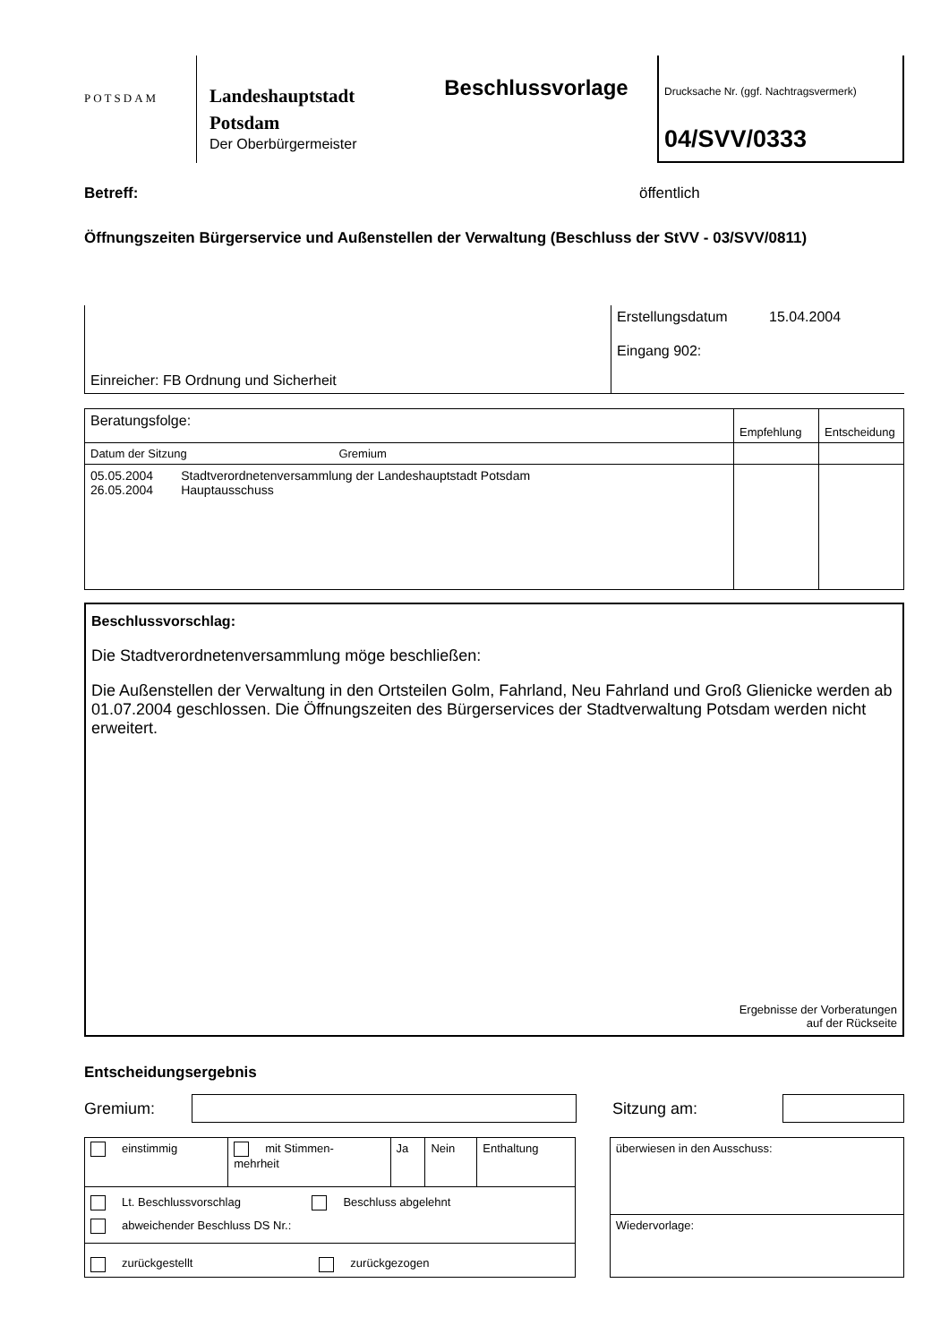POTSDAM
Landeshauptstadt Potsdam
Der Oberbürgermeister
Beschlussvorlage
Drucksache Nr. (ggf. Nachtragsvermerk)
04/SVV/0333
Betreff: öffentlich
Öffnungszeiten Bürgerservice und Außenstellen der Verwaltung (Beschluss der StVV - 03/SVV/0811)
Einreicher: FB Ordnung und Sicherheit
Erstellungsdatum 15.04.2004
Eingang 902:
| Beratungsfolge: | Empfehlung | Entscheidung |
| Datum der Sitzung Gremium | | |
| 05.05.2004 Stadtverordnetenversammlung der Landeshauptstadt Potsdam 26.05.2004 Hauptausschuss | | |
Beschlussvorschlag:
Die Stadtverordnetenversammlung möge beschließen:
Die Außenstellen der Verwaltung in den Ortsteilen Golm, Fahrland, Neu Fahrland und Groß Glienicke werden ab 01.07.2004 geschlossen. Die Öffnungszeiten des Bürgerservices der Stadtverwaltung Potsdam werden nicht erweitert.
Ergebnisse der Vorberatungen
auf der Rückseite
Entscheidungsergebnis
Gremium: Sitzung am:
| einstimmig | mit Stimmen- mehrheit | Ja | Nein | Enthaltung |
| Lt. Beschlussvorschlag Beschluss abgelehnt abweichender Beschluss DS Nr.: | | | | |
| zurückgestellt zurückgezogen | | | | |
| überwiesen in den Ausschuss: |
| Wiedervorlage: |